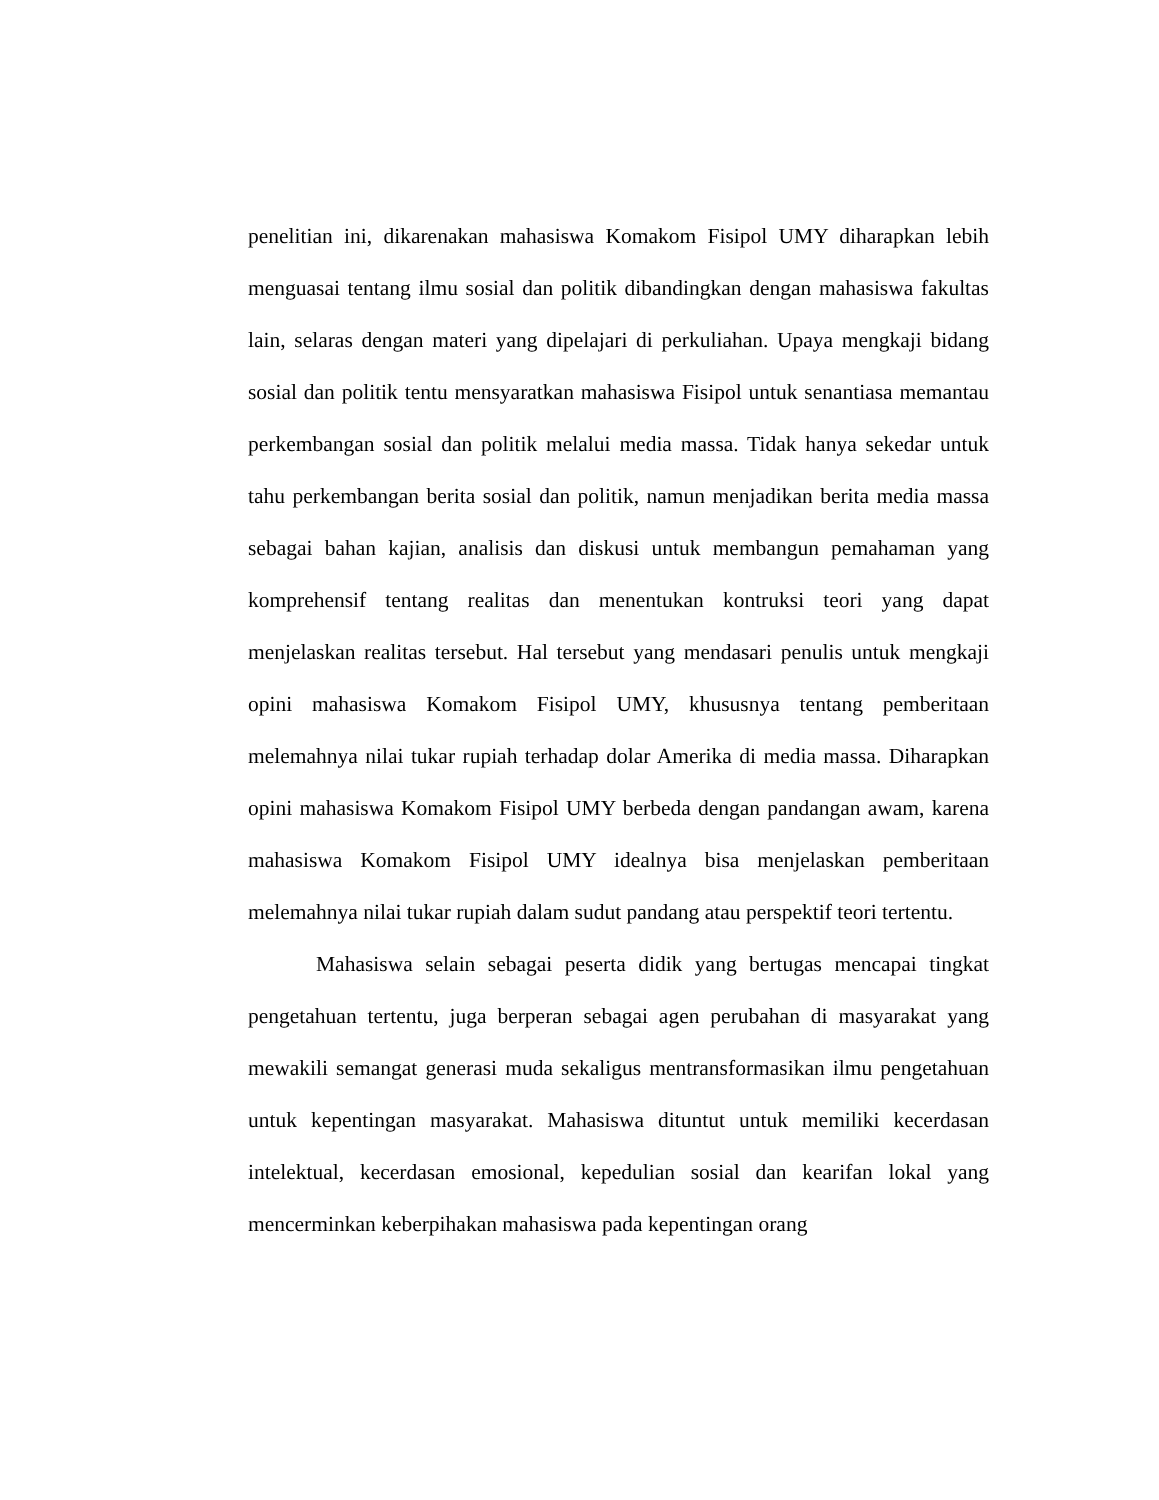penelitian ini, dikarenakan mahasiswa Komakom Fisipol UMY diharapkan lebih menguasai tentang ilmu sosial dan politik dibandingkan dengan mahasiswa fakultas lain, selaras dengan materi yang dipelajari di perkuliahan. Upaya mengkaji bidang sosial dan politik tentu mensyaratkan mahasiswa Fisipol untuk senantiasa memantau perkembangan sosial dan politik melalui media massa. Tidak hanya sekedar untuk tahu perkembangan berita sosial dan politik, namun menjadikan berita media massa sebagai bahan kajian, analisis dan diskusi untuk membangun pemahaman yang komprehensif tentang realitas dan menentukan kontruksi teori yang dapat menjelaskan realitas tersebut. Hal tersebut yang mendasari penulis untuk mengkaji opini mahasiswa Komakom Fisipol UMY, khususnya tentang pemberitaan melemahnya nilai tukar rupiah terhadap dolar Amerika di media massa. Diharapkan opini mahasiswa Komakom Fisipol UMY berbeda dengan pandangan awam, karena mahasiswa Komakom Fisipol UMY idealnya bisa menjelaskan pemberitaan melemahnya nilai tukar rupiah dalam sudut pandang atau perspektif teori tertentu.
Mahasiswa selain sebagai peserta didik yang bertugas mencapai tingkat pengetahuan tertentu, juga berperan sebagai agen perubahan di masyarakat yang mewakili semangat generasi muda sekaligus mentransformasikan ilmu pengetahuan untuk kepentingan masyarakat. Mahasiswa dituntut untuk memiliki kecerdasan intelektual, kecerdasan emosional, kepedulian sosial dan kearifan lokal yang mencerminkan keberpihakan mahasiswa pada kepentingan orang